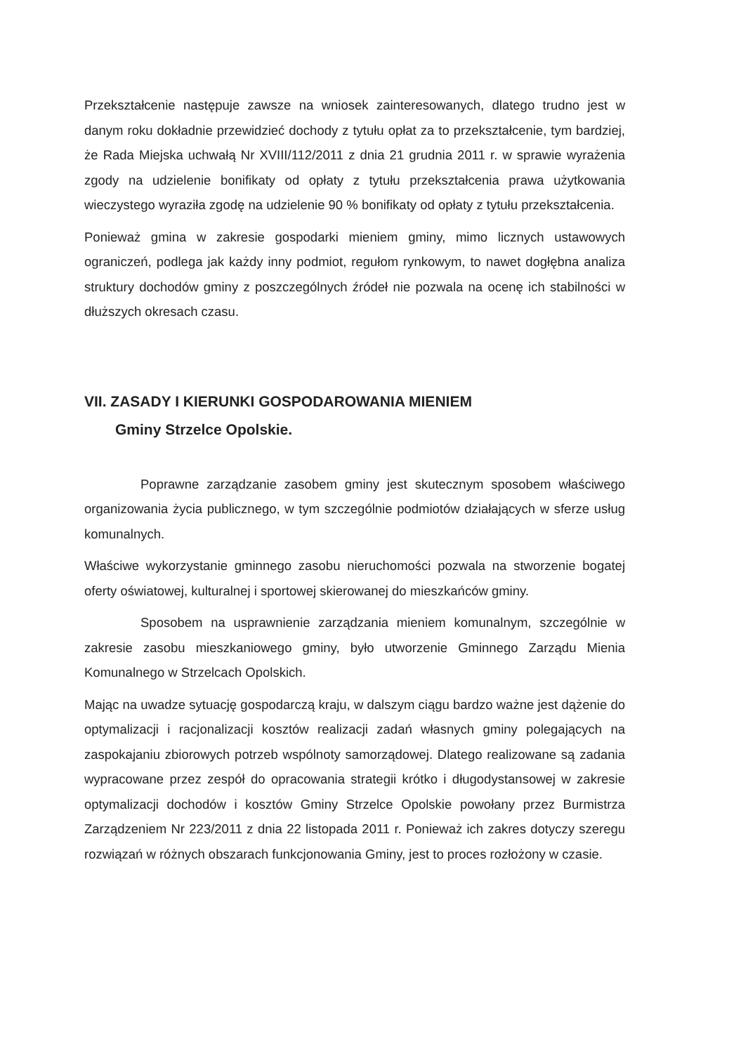Przekształcenie następuje zawsze na wniosek zainteresowanych, dlatego trudno jest w danym roku dokładnie przewidzieć dochody z tytułu opłat za to przekształcenie, tym bardziej, że Rada Miejska uchwałą Nr XVIII/112/2011 z dnia 21 grudnia 2011 r. w sprawie wyrażenia zgody na udzielenie bonifikaty od opłaty z tytułu przekształcenia prawa użytkowania wieczystego wyraziła zgodę na udzielenie 90 % bonifikaty od opłaty z tytułu przekształcenia.
Ponieważ gmina w zakresie gospodarki mieniem gminy, mimo licznych ustawowych ograniczeń, podlega jak każdy inny podmiot, regułom rynkowym, to nawet dogłębna analiza struktury dochodów gminy z poszczególnych źródeł nie pozwala na ocenę ich stabilności w dłuższych okresach czasu.
VII. ZASADY I KIERUNKI GOSPODAROWANIA MIENIEM
Gminy Strzelce Opolskie.
Poprawne zarządzanie zasobem gminy jest skutecznym sposobem właściwego organizowania życia publicznego, w tym szczególnie podmiotów działających w sferze usług komunalnych.
Właściwe wykorzystanie gminnego zasobu nieruchomości pozwala na stworzenie bogatej oferty oświatowej, kulturalnej i sportowej skierowanej do mieszkańców gminy.
Sposobem na usprawnienie zarządzania mieniem komunalnym, szczególnie w zakresie zasobu mieszkaniowego gminy, było utworzenie Gminnego Zarządu Mienia Komunalnego w Strzelcach Opolskich.
Mając na uwadze sytuację gospodarczą kraju, w dalszym ciągu bardzo ważne jest dążenie do optymalizacji i racjonalizacji kosztów realizacji zadań własnych gminy polegających na zaspokajaniu zbiorowych potrzeb wspólnoty samorządowej. Dlatego realizowane są zadania wypracowane przez zespół do opracowania strategii krótko i długodystansowej w zakresie optymalizacji dochodów i kosztów Gminy Strzelce Opolskie powołany przez Burmistrza Zarządzeniem Nr 223/2011 z dnia 22 listopada 2011 r. Ponieważ ich zakres dotyczy szeregu rozwiązań w różnych obszarach funkcjonowania Gminy, jest to proces rozłożony w czasie.